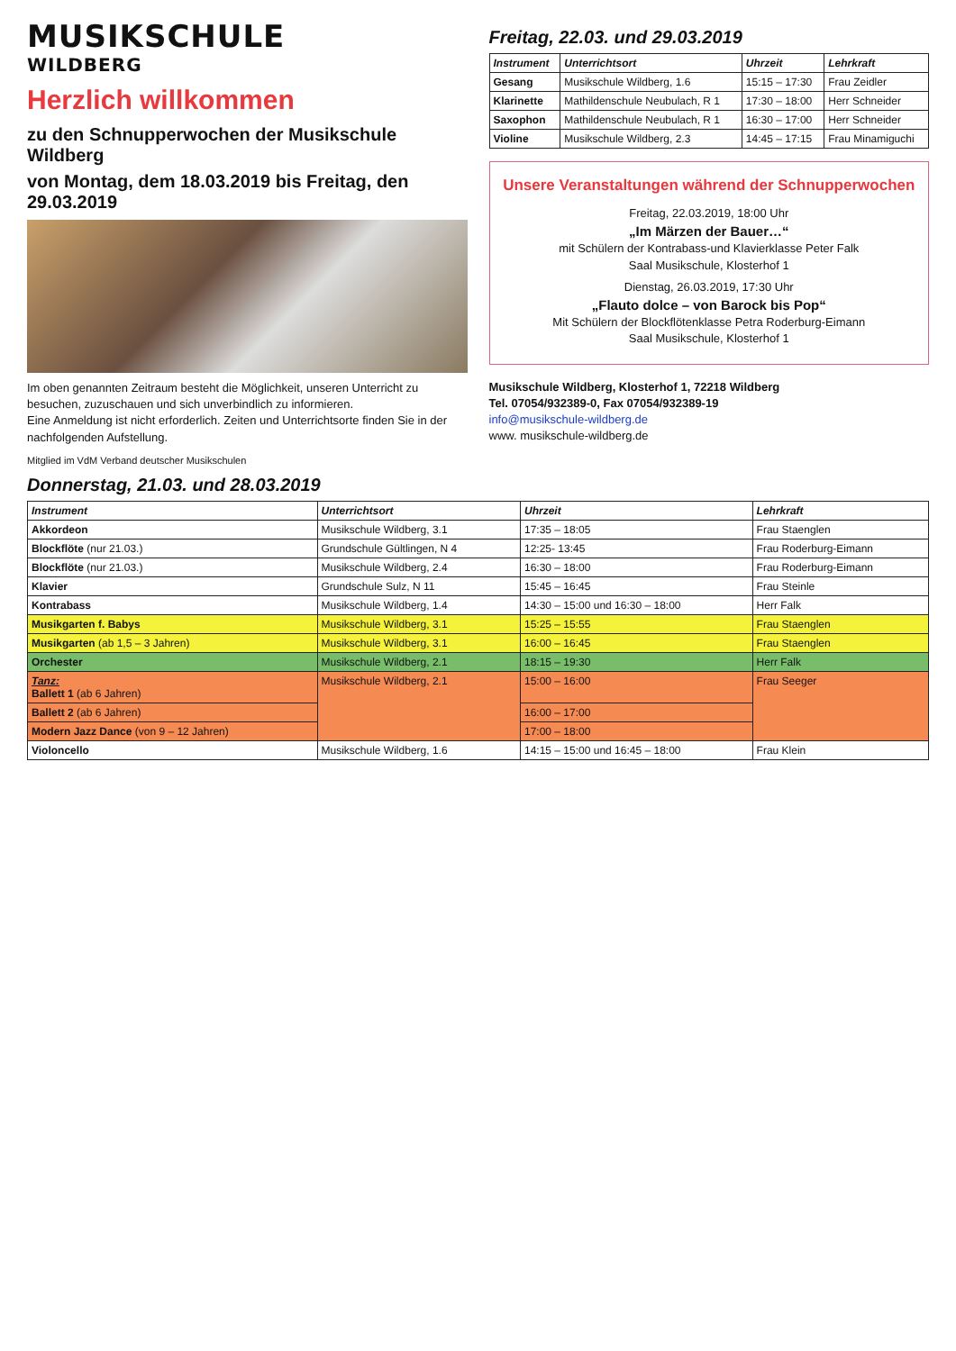MUSIKSCHULE
WILDBERG
Herzlich willkommen
zu den Schnupperwochen der Musikschule Wildberg
von Montag, dem 18.03.2019 bis Freitag, den 29.03.2019
Im oben genannten Zeitraum besteht die Möglichkeit, unseren Unterricht zu besuchen, zuzuschauen und sich unverbindlich zu informieren.
Eine Anmeldung ist nicht erforderlich. Zeiten und Unterrichtsorte finden Sie in der nachfolgenden Aufstellung.
Mitglied im VdM Verband deutscher Musikschulen
Freitag, 22.03. und 29.03.2019
| Instrument | Unterrichtsort | Uhrzeit | Lehrkraft |
| --- | --- | --- | --- |
| Gesang | Musikschule Wildberg, 1.6 | 15:15 – 17:30 | Frau Zeidler |
| Klarinette | Mathildenschule Neubulach, R 1 | 17:30 – 18:00 | Herr Schneider |
| Saxophon | Mathildenschule Neubulach, R 1 | 16:30 – 17:00 | Herr Schneider |
| Violine | Musikschule Wildberg, 2.3 | 14:45 – 17:15 | Frau Minamiguchi |
Unsere Veranstaltungen während der Schnupperwochen
Freitag, 22.03.2019, 18:00 Uhr
„Im Märzen der Bauer…“
mit Schülern der Kontrabass-und Klavierklasse Peter Falk
Saal Musikschule, Klosterhof 1
Dienstag, 26.03.2019, 17:30 Uhr
„Flauto dolce – von Barock bis Pop“
Mit Schülern der Blockflötenklasse Petra Roderburg-Eimann
Saal Musikschule, Klosterhof 1
Musikschule Wildberg, Klosterhof 1, 72218 Wildberg
Tel. 07054/932389-0, Fax 07054/932389-19
info@musikschule-wildberg.de
www. musikschule-wildberg.de
Donnerstag, 21.03. und 28.03.2019
| Instrument | Unterrichtsort | Uhrzeit | Lehrkraft |
| --- | --- | --- | --- |
| Akkordeon | Musikschule Wildberg, 3.1 | 17:35 – 18:05 | Frau Staenglen |
| Blockflöte (nur 21.03.) | Grundschule Gültlingen, N 4 | 12:25- 13:45 | Frau Roderburg-Eimann |
| Blockflöte (nur 21.03.) | Musikschule Wildberg, 2.4 | 16:30 – 18:00 | Frau Roderburg-Eimann |
| Klavier | Grundschule Sulz, N 11 | 15:45 – 16:45 | Frau Steinle |
| Kontrabass | Musikschule Wildberg, 1.4 | 14:30 – 15:00 und 16:30 – 18:00 | Herr Falk |
| Musikgarten f. Babys | Musikschule Wildberg, 3.1 | 15:25 – 15:55 | Frau Staenglen |
| Musikgarten (ab 1,5 – 3 Jahren) | Musikschule Wildberg, 3.1 | 16:00 – 16:45 | Frau Staenglen |
| Orchester | Musikschule Wildberg, 2.1 | 18:15 – 19:30 | Herr Falk |
| Tanz: Ballett 1 (ab 6 Jahren) | Musikschule Wildberg, 2.1 | 15:00 – 16:00 | Frau Seeger |
| Ballett 2 (ab 6 Jahren) | | 16:00 – 17:00 | |
| Modern Jazz Dance (von 9 – 12 Jahren) | | 17:00 – 18:00 | |
| Violoncello | Musikschule Wildberg, 1.6 | 14:15 – 15:00 und 16:45 – 18:00 | Frau Klein |